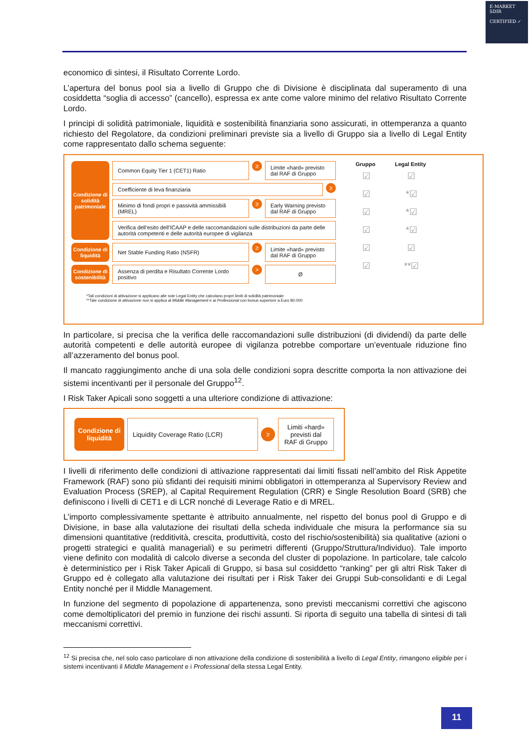E-MARKET
SDIR
CERTIFIED ✓
economico di sintesi, il Risultato Corrente Lordo.
L’apertura del bonus pool sia a livello di Gruppo che di Divisione è disciplinata dal superamento di una cosiddetta “soglia di accesso” (cancello), espressa ex ante come valore minimo del relativo Risultato Corrente Lordo.
I principi di solidità patrimoniale, liquidità e sostenibilità finanziaria sono assicurati, in ottemperanza a quanto richiesto del Regolatore, da condizioni preliminari previste sia a livello di Gruppo sia a livello di Legal Entity come rappresentato dallo schema seguente:
Condizione di solidità patrimoniale
Common Equity Tier 1 (CET1) Ratio
≥
Limite «hard» previsto dal RAF di Gruppo
Coefficiente di leva finanziaria
≥
Minimo di fondi propri e passività ammissibili (MREL)
≥
Early Warning previsto dal RAF di Gruppo
Verifica dell’esito dell’ICAAP e delle raccomandazioni sulle distribuzioni da parte delle autorità competenti e delle autorità europee di vigilanza
Condizione di liquidità
Net Stable Funding Ratio (NSFR)
≥
Limite «hard» previsto dal RAF di Gruppo
Condizione di sostenibilità
Assenza di perdita e Risultato Corrente Lordo positivo
>
Ø
Gruppo Legal Entity
☑
☑
☑
☑
☑
☑
☑
*☑
*☑
*☑
☑
**☑
*Tali condizioni di attivazione si applicano alle sole Legal Entity che calcolano propri limiti di solidità patrimoniale
**Tale condizione di attivazione non si applica al Middle Management e ai Professional con bonus superiore a Euro 80.000
In particolare, si precisa che la verifica delle raccomandazioni sulle distribuzioni (di dividendi) da parte delle autorità competenti e delle autorità europee di vigilanza potrebbe comportare un’eventuale riduzione fino all’azzeramento del bonus pool.
Il mancato raggiungimento anche di una sola delle condizioni sopra descritte comporta la non attivazione dei sistemi incentivanti per il personale del Gruppo<sup>12</sup>.
I Risk Taker Apicali sono soggetti a una ulteriore condizione di attivazione:
Condizione di liquidità
Liquidity Coverage Ratio (LCR)
≥
Limiti «hard» previsti dal RAF di Gruppo
I livelli di riferimento delle condizioni di attivazione rappresentati dai limiti fissati nell’ambito del Risk Appetite Framework (RAF) sono più sfidanti dei requisiti minimi obbligatori in ottemperanza al Supervisory Review and Evaluation Process (SREP), al Capital Requirement Regulation (CRR) e Single Resolution Board (SRB) che definiscono i livelli di CET1 e di LCR nonché di Leverage Ratio e di MREL.
L’importo complessivamente spettante è attribuito annualmente, nel rispetto del bonus pool di Gruppo e di Divisione, in base alla valutazione dei risultati della scheda individuale che misura la performance sia su dimensioni quantitative (redditività, crescita, produttività, costo del rischio/sostenibilità) sia qualitative (azioni o progetti strategici e qualità manageriali) e su perimetri differenti (Gruppo/Struttura/Individuo). Tale importo viene definito con modalità di calcolo diverse a seconda del cluster di popolazione. In particolare, tale calcolo è deterministico per i Risk Taker Apicali di Gruppo, si basa sul cosiddetto “ranking” per gli altri Risk Taker di Gruppo ed è collegato alla valutazione dei risultati per i Risk Taker dei Gruppi Sub-consolidanti e di Legal Entity nonché per il Middle Management.
In funzione del segmento di popolazione di appartenenza, sono previsti meccanismi correttivi che agiscono come demoltiplicatori del premio in funzione dei rischi assunti. Si riporta di seguito una tabella di sintesi di tali meccanismi correttivi.
<sup>12</sup> Si precisa che, nel solo caso particolare di non attivazione della condizione di sostenibilità a livello di Legal Entity, rimangono eligible per i sistemi incentivanti il Middle Management e i Professional della stessa Legal Entity.
11